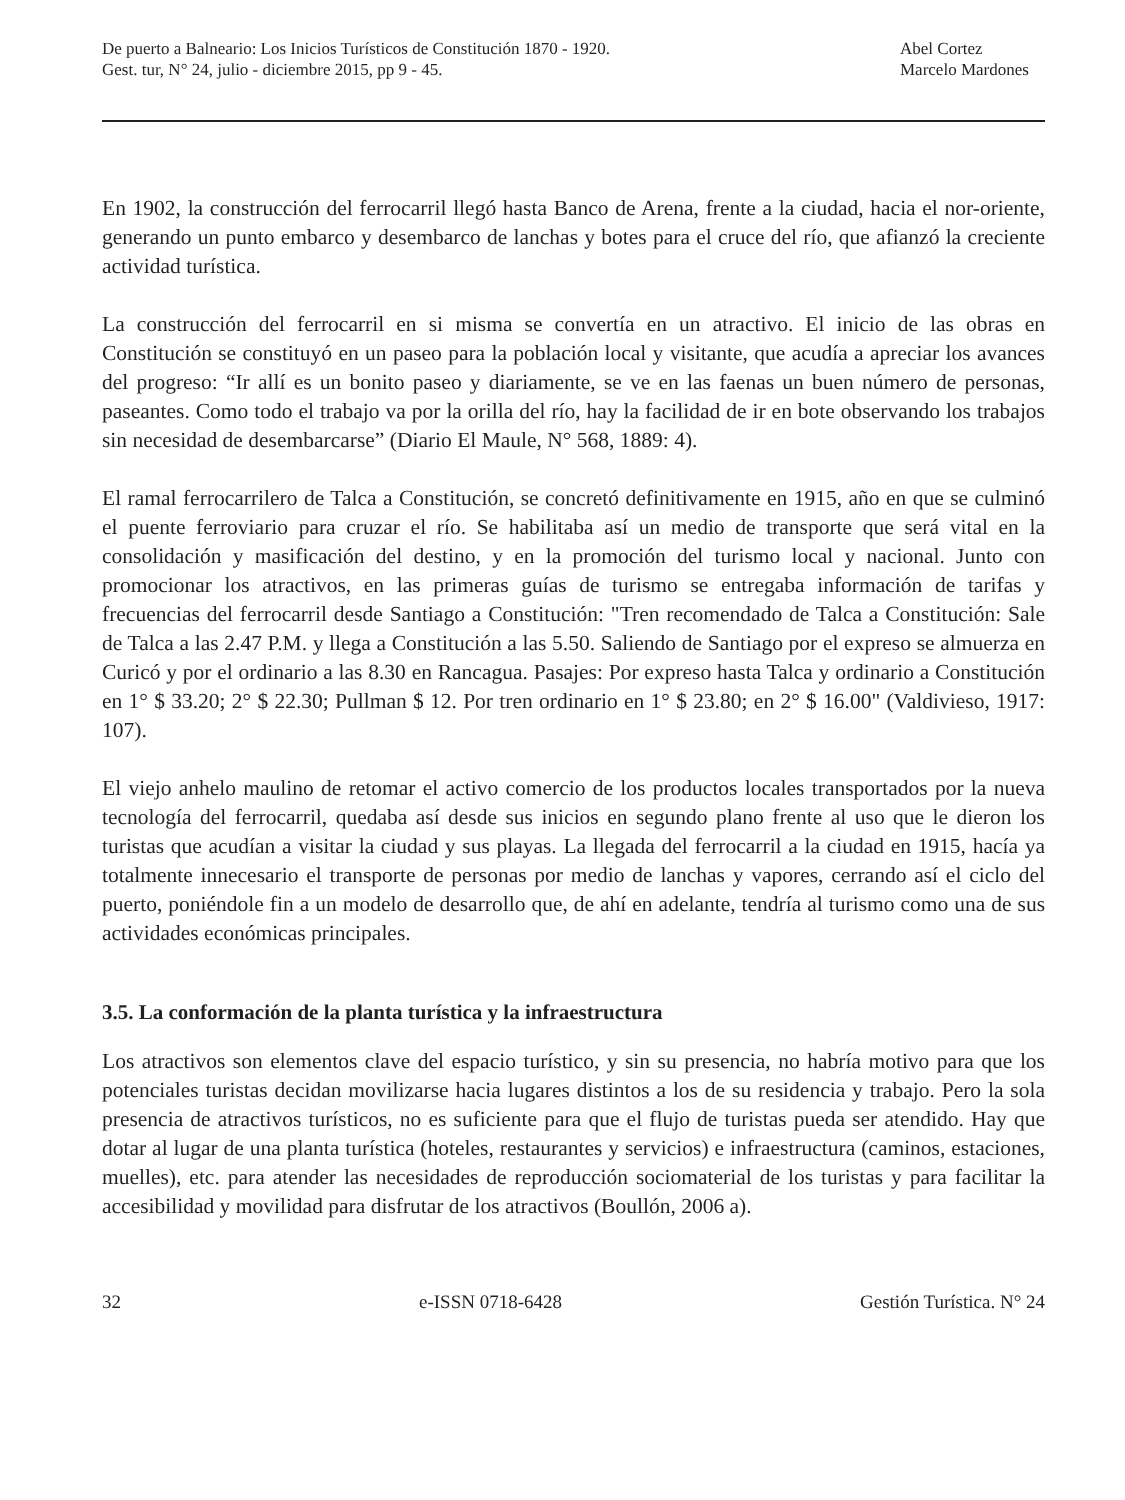De puerto a Balneario: Los Inicios Turísticos de Constitución 1870 - 1920.
Gest. tur, N° 24, julio - diciembre 2015, pp 9 - 45.
Abel Cortez
Marcelo Mardones
En 1902, la construcción del ferrocarril llegó hasta Banco de Arena, frente a la ciudad, hacia el nor-oriente, generando un punto embarco y desembarco de lanchas y botes para el cruce del río, que afianzó la creciente actividad turística.
La construcción del ferrocarril en si misma se convertía en un atractivo. El inicio de las obras en Constitución se constituyó en un paseo para la población local y visitante, que acudía a apreciar los avances del progreso: “Ir allí es un bonito paseo y diariamente, se ve en las faenas un buen número de personas, paseantes. Como todo el trabajo va por la orilla del río, hay la facilidad de ir en bote observando los trabajos sin necesidad de desembarcarse” (Diario El Maule, N° 568, 1889: 4).
El ramal ferrocarrilero de Talca a Constitución, se concretó definitivamente en 1915, año en que se culminó el puente ferroviario para cruzar el río. Se habilitaba así un medio de transporte que será vital en la consolidación y masificación del destino, y en la promoción del turismo local y nacional. Junto con promocionar los atractivos, en las primeras guías de turismo se entregaba información de tarifas y frecuencias del ferrocarril desde Santiago a Constitución: "Tren recomendado de Talca a Constitución: Sale de Talca a las 2.47 P.M. y llega a Constitución a las 5.50. Saliendo de Santiago por el expreso se almuerza en Curicó y por el ordinario a las 8.30 en Rancagua. Pasajes: Por expreso hasta Talca y ordinario a Constitución en 1° $ 33.20; 2° $ 22.30; Pullman $ 12. Por tren ordinario en 1° $ 23.80; en 2° $ 16.00" (Valdivieso, 1917: 107).
El viejo anhelo maulino de retomar el activo comercio de los productos locales transportados por la nueva tecnología del ferrocarril, quedaba así desde sus inicios en segundo plano frente al uso que le dieron los turistas que acudían a visitar la ciudad y sus playas. La llegada del ferrocarril a la ciudad en 1915, hacía ya totalmente innecesario el transporte de personas por medio de lanchas y vapores, cerrando así el ciclo del puerto, poniéndole fin a un modelo de desarrollo que, de ahí en adelante, tendría al turismo como una de sus actividades económicas principales.
3.5. La conformación de la planta turística y la infraestructura
Los atractivos son elementos clave del espacio turístico, y sin su presencia, no habría motivo para que los potenciales turistas decidan movilizarse hacia lugares distintos a los de su residencia y trabajo. Pero la sola presencia de atractivos turísticos, no es suficiente para que el flujo de turistas pueda ser atendido. Hay que dotar al lugar de una planta turística (hoteles, restaurantes y servicios) e infraestructura (caminos, estaciones, muelles), etc. para atender las necesidades de reproducción sociomaterial de los turistas y para facilitar la accesibilidad y movilidad para disfrutar de los atractivos (Boullón, 2006 a).
32 e-ISSN 0718-6428 Gestión Turística. N° 24